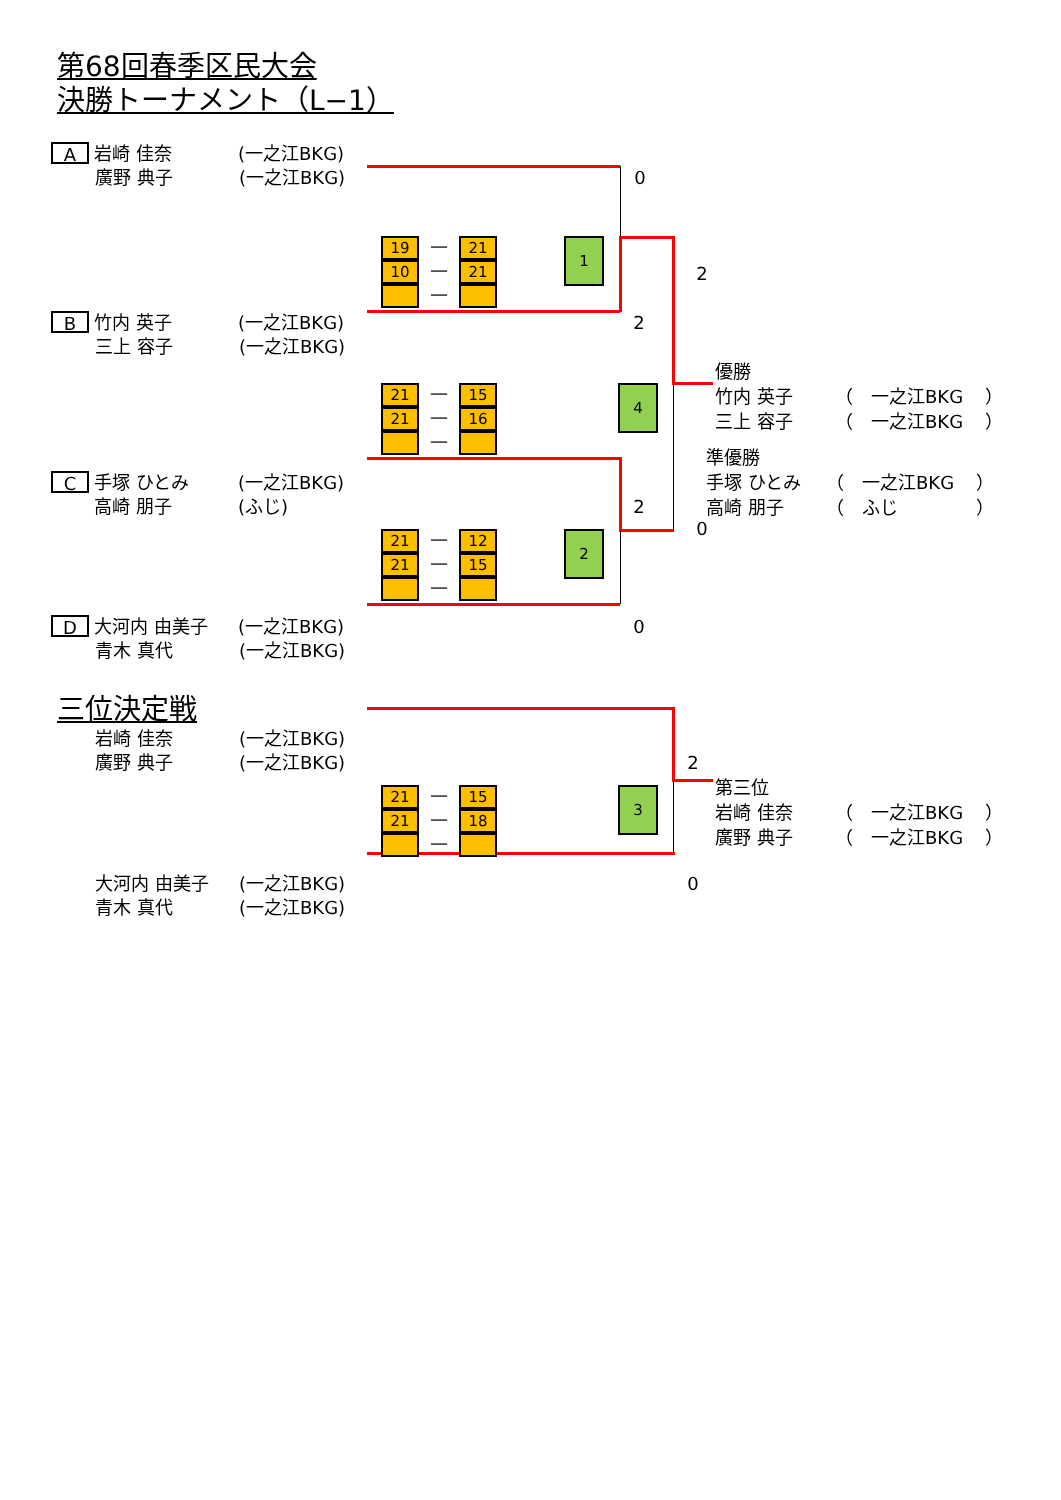第68回春季区民大会
決勝トーナメント（L−1）
A
岩崎 佳奈 (一之江BKG)
廣野 典子 (一之江BKG) 0
19
10
—
—
—
21
21
1
2
B
竹内 英子 (一之江BKG) 2
三上 容子 (一之江BKG)
21
21
—
—
—
15
16
4
優勝
竹内 英子 （　一之江BKG ）
三上 容子 （　一之江BKG ）
C
手塚 ひとみ (一之江BKG)
高崎 朋子 (ふじ)
2
準優勝
手塚 ひとみ （　一之江BKG ）
高崎 朋子 （　ふじ ）
21
21
—
—
—
12
15
2
0
D
大河内 由美子 (一之江BKG) 0
青木 真代 (一之江BKG)
三位決定戦
岩崎 佳奈 (一之江BKG)
廣野 典子 (一之江BKG) 2
21
21
—
—
—
15
18
3
第三位
岩崎 佳奈 （　一之江BKG ）
廣野 典子 （　一之江BKG ）
大河内 由美子 (一之江BKG) 0
青木 真代 (一之江BKG)